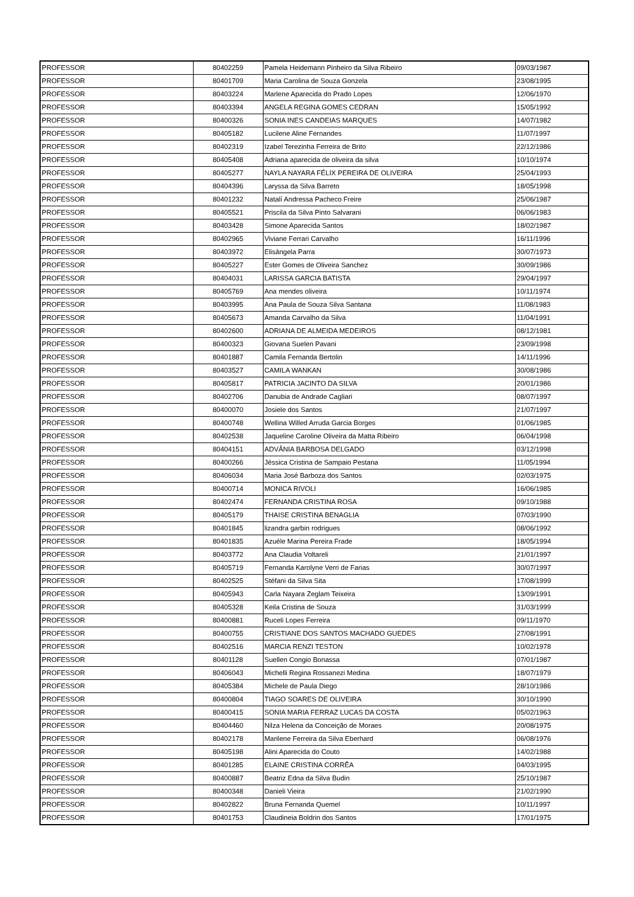| PROFESSOR | 80402259 | Pamela Heidemann Pinheiro da Silva Ribeiro | 09/03/1987 |
| PROFESSOR | 80401709 | Maria Carolina de Souza Gonzela | 23/08/1995 |
| PROFESSOR | 80403224 | Marlene Aparecida do Prado Lopes | 12/06/1970 |
| PROFESSOR | 80403394 | ANGELA REGINA GOMES CEDRAN | 15/05/1992 |
| PROFESSOR | 80400326 | SONIA INES CANDEIAS MARQUES | 14/07/1982 |
| PROFESSOR | 80405182 | Lucilene Aline Fernandes | 11/07/1997 |
| PROFESSOR | 80402319 | Izabel Terezinha Ferreira de Brito | 22/12/1986 |
| PROFESSOR | 80405408 | Adriana aparecida de oliveira da silva | 10/10/1974 |
| PROFESSOR | 80405277 | NAYLA NAYARA FÉLIX PEREIRA DE OLIVEIRA | 25/04/1993 |
| PROFESSOR | 80404396 | Laryssa da Silva Barreto | 18/05/1998 |
| PROFESSOR | 80401232 | Natalí Andressa Pacheco Freire | 25/06/1987 |
| PROFESSOR | 80405521 | Priscila da Silva Pinto Salvarani | 06/06/1983 |
| PROFESSOR | 80403428 | Simone Aparecida Santos | 18/02/1987 |
| PROFESSOR | 80402965 | Viviane Ferrari Carvalho | 16/11/1996 |
| PROFESSOR | 80403972 | Elisângela Parra | 30/07/1973 |
| PROFESSOR | 80405227 | Ester Gomes de Oliveira Sanchez | 30/09/1986 |
| PROFESSOR | 80404031 | LARISSA GARCIA BATISTA | 29/04/1997 |
| PROFESSOR | 80405769 | Ana mendes oliveira | 10/11/1974 |
| PROFESSOR | 80403995 | Ana Paula de Souza Silva Santana | 11/08/1983 |
| PROFESSOR | 80405673 | Amanda Carvalho da Silva | 11/04/1991 |
| PROFESSOR | 80402600 | ADRIANA DE ALMEIDA MEDEIROS | 08/12/1981 |
| PROFESSOR | 80400323 | Giovana Suelen Pavani | 23/09/1998 |
| PROFESSOR | 80401887 | Camila Fernanda Bertolin | 14/11/1996 |
| PROFESSOR | 80403527 | CAMILA WANKAN | 30/08/1986 |
| PROFESSOR | 80405817 | PATRICIA JACINTO DA SILVA | 20/01/1986 |
| PROFESSOR | 80402706 | Danubia de Andrade Cagliari | 08/07/1997 |
| PROFESSOR | 80400070 | Josiele dos Santos | 21/07/1997 |
| PROFESSOR | 80400748 | Wellina Willed Arruda Garcia Borges | 01/06/1985 |
| PROFESSOR | 80402538 | Jaqueline Caroline Oliveira da Matta Ribeiro | 06/04/1998 |
| PROFESSOR | 80404151 | ADVÂNIA BARBOSA DELGADO | 03/12/1998 |
| PROFESSOR | 80400266 | Jéssica Cristina de Sampaio Pestana | 11/05/1994 |
| PROFESSOR | 80406034 | Maria José Barboza dos Santos | 02/03/1975 |
| PROFESSOR | 80400714 | MONICA RIVOLI | 16/06/1985 |
| PROFESSOR | 80402474 | FERNANDA CRISTINA ROSA | 09/10/1988 |
| PROFESSOR | 80405179 | THAISE CRISTINA BENAGLIA | 07/03/1990 |
| PROFESSOR | 80401845 | lizandra garbin rodrigues | 08/06/1992 |
| PROFESSOR | 80401835 | Azuéle Marina Pereira Frade | 18/05/1994 |
| PROFESSOR | 80403772 | Ana Claudia Voltareli | 21/01/1997 |
| PROFESSOR | 80405719 | Fernanda Karolyne Verri de Farias | 30/07/1997 |
| PROFESSOR | 80402525 | Stéfani da Silva Sita | 17/08/1999 |
| PROFESSOR | 80405943 | Carla Nayara Zeglam Teixeira | 13/09/1991 |
| PROFESSOR | 80405328 | Keila Cristina de Souza | 31/03/1999 |
| PROFESSOR | 80400881 | Ruceli Lopes Ferreira | 09/11/1970 |
| PROFESSOR | 80400755 | CRISTIANE DOS SANTOS MACHADO GUEDES | 27/08/1991 |
| PROFESSOR | 80402516 | MARCIA RENZI TESTON | 10/02/1978 |
| PROFESSOR | 80401128 | Suellen Congio Bonassa | 07/01/1987 |
| PROFESSOR | 80406043 | Michelli Regina Rossanezi Medina | 18/07/1979 |
| PROFESSOR | 80405384 | Michele de Paula Diego | 28/10/1986 |
| PROFESSOR | 80400804 | TIAGO SOARES DE OLIVEIRA | 30/10/1990 |
| PROFESSOR | 80400415 | SONIA MARIA FERRAZ LUCAS DA COSTA | 05/02/1963 |
| PROFESSOR | 80404460 | Nilza Helena da Conceição de Moraes | 20/08/1975 |
| PROFESSOR | 80402178 | Marilene Ferreira da Silva Eberhard | 06/08/1976 |
| PROFESSOR | 80405198 | Alini Aparecida do Couto | 14/02/1988 |
| PROFESSOR | 80401285 | ELAINE CRISTINA CORRÊA | 04/03/1995 |
| PROFESSOR | 80400887 | Beatriz Edna da Silva Budin | 25/10/1987 |
| PROFESSOR | 80400348 | Danieli Vieira | 21/02/1990 |
| PROFESSOR | 80402822 | Bruna Fernanda Quemel | 10/11/1997 |
| PROFESSOR | 80401753 | Claudineia Boldrin dos Santos | 17/01/1975 |